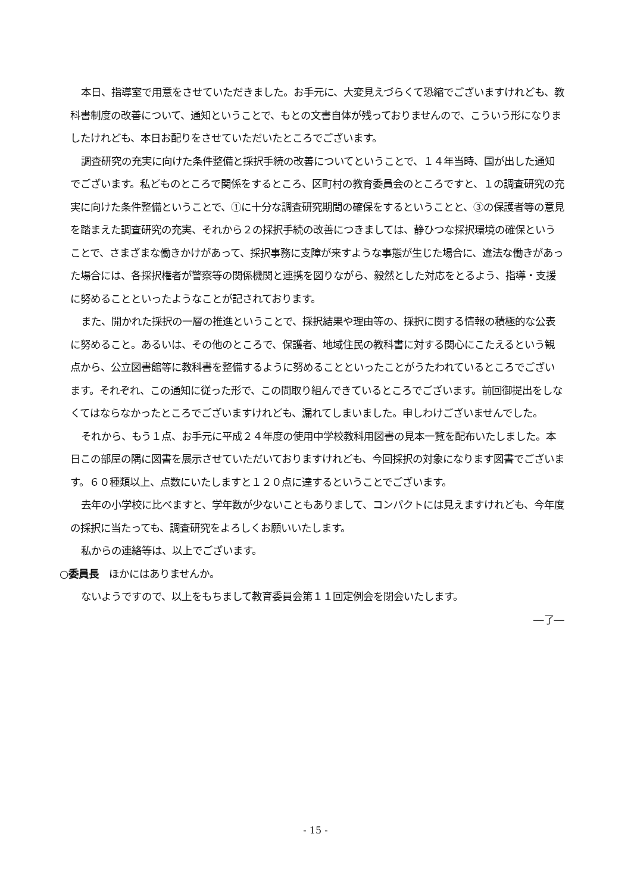本日、指導室で用意をさせていただきました。お手元に、大変見えづらくて恐縮でございますけれども、教科書制度の改善について、通知ということで、もとの文書自体が残っておりませんので、こういう形になりましたけれども、本日お配りをさせていただいたところでございます。
調査研究の充実に向けた条件整備と採択手続の改善についてということで、１４年当時、国が出した通知でございます。私どものところで関係をするところ、区町村の教育委員会のところですと、１の調査研究の充実に向けた条件整備ということで、①に十分な調査研究期間の確保をするということと、③の保護者等の意見を踏まえた調査研究の充実、それから２の採択手続の改善につきましては、静ひつな採択環境の確保ということで、さまざまな働きかけがあって、採択事務に支障が来すような事態が生じた場合に、違法な働きがあった場合には、各採択権者が警察等の関係機関と連携を図りながら、毅然とした対応をとるよう、指導・支援に努めることといったようなことが記されております。
また、開かれた採択の一層の推進ということで、採択結果や理由等の、採択に関する情報の積極的な公表に努めること。あるいは、その他のところで、保護者、地域住民の教科書に対する関心にこたえるという観点から、公立図書館等に教科書を整備するように努めることといったことがうたわれているところでございます。それぞれ、この通知に従った形で、この間取り組んできているところでございます。前回御提出をしなくてはならなかったところでございますけれども、漏れてしまいました。申しわけございませんでした。
それから、もう１点、お手元に平成２４年度の使用中学校教科用図書の見本一覧を配布いたしました。本日この部屋の隅に図書を展示させていただいておりますけれども、今回採択の対象になります図書でございます。６０種類以上、点数にいたしますと１２０点に達するということでございます。
去年の小学校に比べますと、学年数が少ないこともありまして、コンパクトには見えますけれども、今年度の採択に当たっても、調査研究をよろしくお願いいたします。
私からの連絡等は、以上でございます。
○委員長　ほかにはありませんか。
ないようですので、以上をもちまして教育委員会第１１回定例会を閉会いたします。
―了―
- 15 -